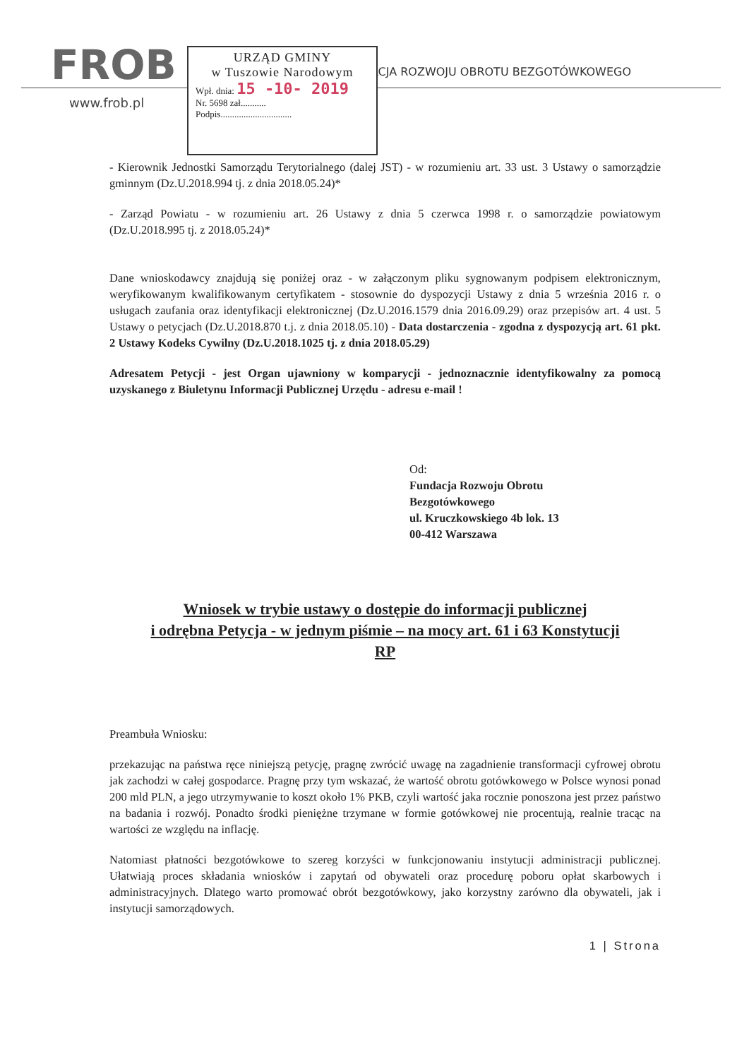FROB
www.frob.pl
FUNDACJA ROZWOJU OBROTU BEZGOTÓWKOWEGO
URZĄD GMINY
w Tuszowie Narodowym
Wpł. dnia: 15 -10- 2019
Nr. 5698 zał...........
Podpis...............................
- Kierownik Jednostki Samorządu Terytorialnego (dalej JST) - w rozumieniu art. 33 ust. 3 Ustawy o samorządzie gminnym (Dz.U.2018.994 tj. z dnia 2018.05.24)*
- Zarząd Powiatu - w rozumieniu art. 26 Ustawy z dnia 5 czerwca 1998 r. o samorządzie powiatowym (Dz.U.2018.995 tj. z 2018.05.24)*
Dane wnioskodawcy znajdują się poniżej oraz - w załączonym pliku sygnowanym podpisem elektronicznym, weryfikowanym kwalifikowanym certyfikatem - stosownie do dyspozycji Ustawy z dnia 5 września 2016 r. o usługach zaufania oraz identyfikacji elektronicznej (Dz.U.2016.1579 dnia 2016.09.29) oraz przepisów art. 4 ust. 5 Ustawy o petycjach (Dz.U.2018.870 t.j. z dnia 2018.05.10) - Data dostarczenia - zgodna z dyspozycją art. 61 pkt. 2 Ustawy Kodeks Cywilny (Dz.U.2018.1025 tj. z dnia 2018.05.29)
Adresatem Petycji - jest Organ ujawniony w komparycji - jednoznacznie identyfikowalny za pomocą uzyskanego z Biuletynu Informacji Publicznej Urzędu - adresu e-mail !
Od:
Fundacja Rozwoju Obrotu
Bezgotówkowego
ul. Kruczkowskiego 4b lok. 13
00-412 Warszawa
Wniosek w trybie ustawy o dostępie do informacji publicznej
i odrębna Petycja - w jednym piśmie – na mocy art. 61 i 63 Konstytucji
RP
Preambuła Wniosku:
przekazując na państwa ręce niniejszą petycję, pragnę zwrócić uwagę na zagadnienie transformacji cyfrowej obrotu jak zachodzi w całej gospodarce. Pragnę przy tym wskazać, że wartość obrotu gotówkowego w Polsce wynosi ponad 200 mld PLN, a jego utrzymywanie to koszt około 1% PKB, czyli wartość jaka rocznie ponoszona jest przez państwo na badania i rozwój. Ponadto środki pieniężne trzymane w formie gotówkowej nie procentują, realnie tracąc na wartości ze względu na inflację.
Natomiast płatności bezgotówkowe to szereg korzyści w funkcjonowaniu instytucji administracji publicznej. Ułatwiają proces składania wniosków i zapytań od obywateli oraz procedurę poboru opłat skarbowych i administracyjnych. Dlatego warto promować obrót bezgotówkowy, jako korzystny zarówno dla obywateli, jak i instytucji samorządowych.
1 | Strona